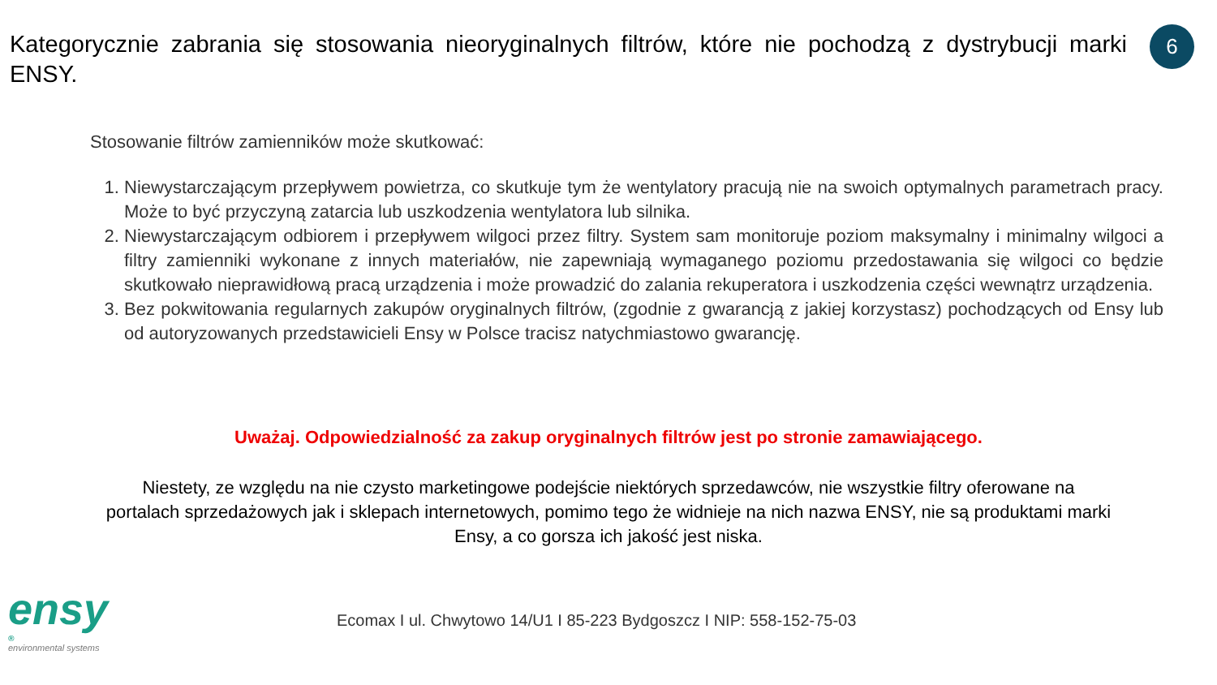Kategorycznie zabrania się stosowania nieoryginalnych filtrów, które nie pochodzą z dystrybucji marki ENSY.
6
Stosowanie filtrów zamienników może skutkować:
1. Niewystarczającym przepływem powietrza, co skutkuje tym że wentylatory pracują nie na swoich optymalnych parametrach pracy. Może to być przyczyną zatarcia lub uszkodzenia wentylatora lub silnika.
2. Niewystarczającym odbiorem i przepływem wilgoci przez filtry. System sam monitoruje poziom maksymalny i minimalny wilgoci a filtry zamienniki wykonane z innych materiałów, nie zapewniają wymaganego poziomu przedostawania się wilgoci co będzie skutkowało nieprawidłową pracą urządzenia i może prowadzić do zalania rekuperatora i uszkodzenia części wewnątrz urządzenia.
3. Bez pokwitowania regularnych zakupów oryginalnych filtrów, (zgodnie z gwarancją z jakiej korzystasz) pochodzących od Ensy lub od autoryzowanych przedstawicieli Ensy w Polsce tracisz natychmiastowo gwarancję.
Uważaj. Odpowiedzialność za zakup oryginalnych filtrów jest po stronie zamawiającego.
Niestety, ze względu na nie czysto marketingowe podejście niektórych sprzedawców, nie wszystkie filtry oferowane na portalach sprzedażowych jak i sklepach internetowych, pomimo tego że widnieje na nich nazwa ENSY, nie są produktami marki Ensy, a co gorsza ich jakość jest niska.
ensy<sup>®</sup>
environmental systems
Ecomax I ul. Chwytowo 14/U1 I 85-223 Bydgoszcz I NIP: 558-152-75-03